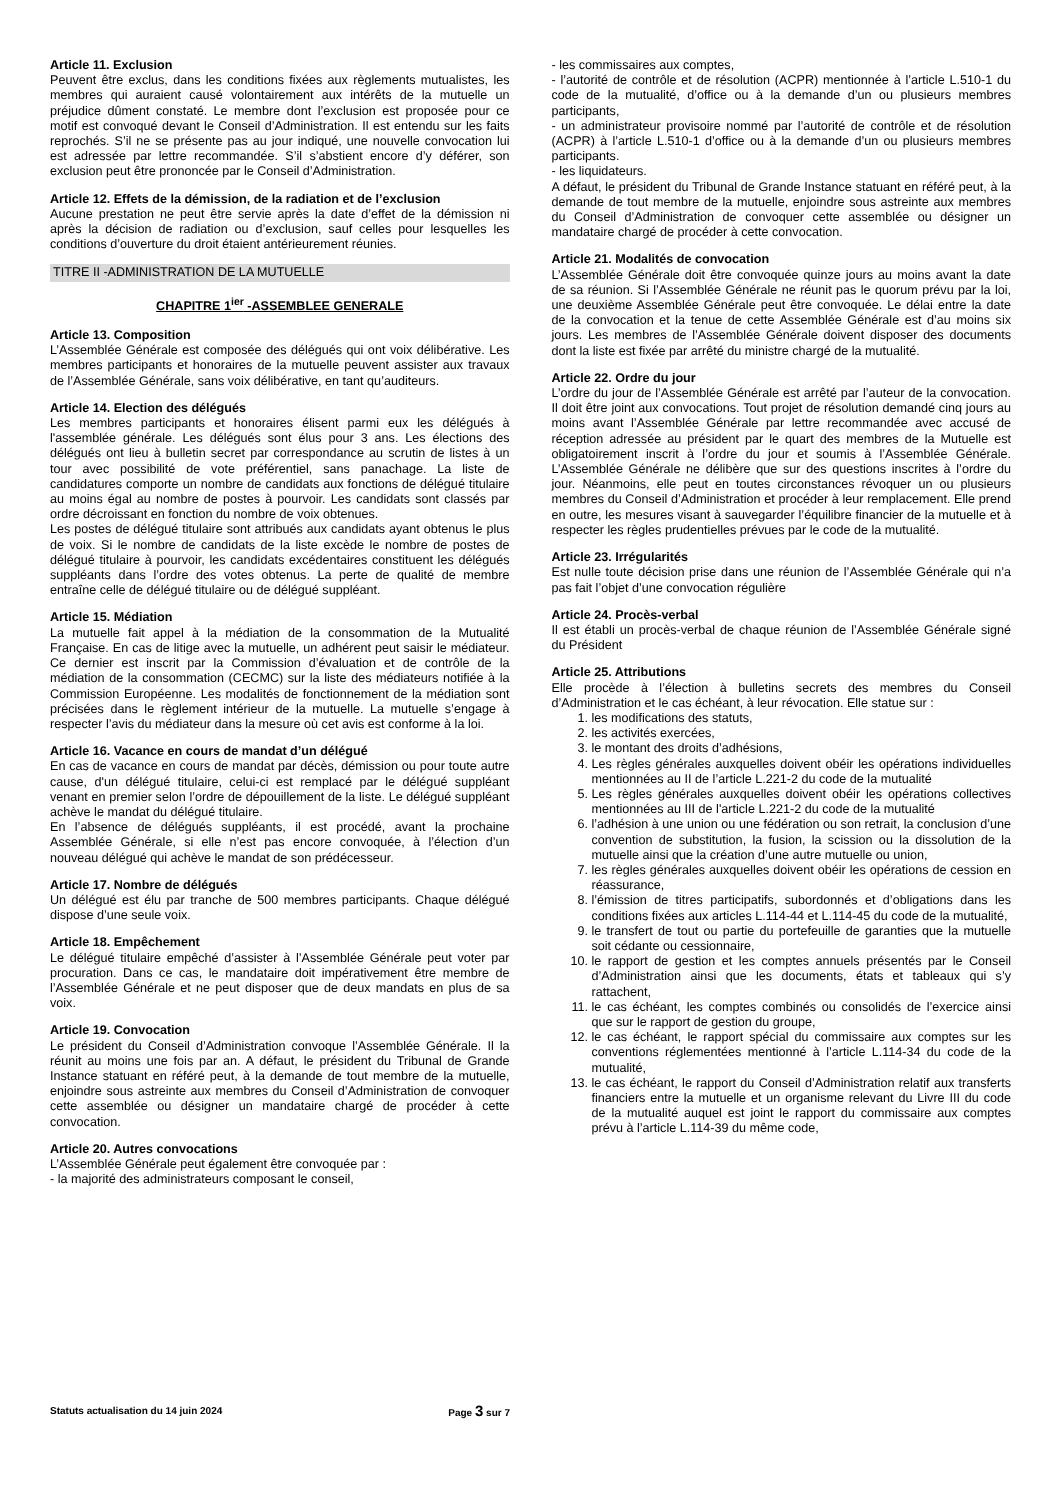Article 11. Exclusion
Peuvent être exclus, dans les conditions fixées aux règlements mutualistes, les membres qui auraient causé volontairement aux intérêts de la mutuelle un préjudice dûment constaté. Le membre dont l’exclusion est proposée pour ce motif est convoqué devant le Conseil d’Administration. Il est entendu sur les faits reprochés. S’il ne se présente pas au jour indiqué, une nouvelle convocation lui est adressée par lettre recommandée. S’il s’abstient encore d’y déférer, son exclusion peut être prononcée par le Conseil d’Administration.
Article 12. Effets de la démission, de la radiation et de l’exclusion
Aucune prestation ne peut être servie après la date d’effet de la démission ni après la décision de radiation ou d’exclusion, sauf celles pour lesquelles les conditions d’ouverture du droit étaient antérieurement réunies.
TITRE II -ADMINISTRATION DE LA MUTUELLE
CHAPITRE 1<sup>ier</sup> -ASSEMBLEE GENERALE
Article 13. Composition
L’Assemblée Générale est composée des délégués qui ont voix délibérative. Les membres participants et honoraires de la mutuelle peuvent assister aux travaux de l’Assemblée Générale, sans voix délibérative, en tant qu’auditeurs.
Article 14. Election des délégués
Les membres participants et honoraires élisent parmi eux les délégués à l'assemblée générale. Les délégués sont élus pour 3 ans. Les élections des délégués ont lieu à bulletin secret par correspondance au scrutin de listes à un tour avec possibilité de vote préférentiel, sans panachage. La liste de candidatures comporte un nombre de candidats aux fonctions de délégué titulaire au moins égal au nombre de postes à pourvoir. Les candidats sont classés par ordre décroissant en fonction du nombre de voix obtenues.
Les postes de délégué titulaire sont attribués aux candidats ayant obtenus le plus de voix. Si le nombre de candidats de la liste excède le nombre de postes de délégué titulaire à pourvoir, les candidats excédentaires constituent les délégués suppléants dans l’ordre des votes obtenus. La perte de qualité de membre entraîne celle de délégué titulaire ou de délégué suppléant.
Article 15. Médiation
La mutuelle fait appel à la médiation de la consommation de la Mutualité Française. En cas de litige avec la mutuelle, un adhérent peut saisir le médiateur. Ce dernier est inscrit par la Commission d’évaluation et de contrôle de la médiation de la consommation (CECMC) sur la liste des médiateurs notifiée à la Commission Européenne. Les modalités de fonctionnement de la médiation sont précisées dans le règlement intérieur de la mutuelle. La mutuelle s’engage à respecter l’avis du médiateur dans la mesure où cet avis est conforme à la loi.
Article 16. Vacance en cours de mandat d’un délégué
En cas de vacance en cours de mandat par décès, démission ou pour toute autre cause, d'un délégué titulaire, celui-ci est remplacé par le délégué suppléant venant en premier selon l’ordre de dépouillement de la liste. Le délégué suppléant achève le mandat du délégué titulaire.
En l’absence de délégués suppléants, il est procédé, avant la prochaine Assemblée Générale, si elle n’est pas encore convoquée, à l’élection d’un nouveau délégué qui achève le mandat de son prédécesseur.
Article 17. Nombre de délégués
Un délégué est élu par tranche de 500 membres participants. Chaque délégué dispose d’une seule voix.
Article 18. Empêchement
Le délégué titulaire empêché d’assister à l’Assemblée Générale peut voter par procuration. Dans ce cas, le mandataire doit impérativement être membre de l’Assemblée Générale et ne peut disposer que de deux mandats en plus de sa voix.
Article 19. Convocation
Le président du Conseil d’Administration convoque l’Assemblée Générale. Il la réunit au moins une fois par an. A défaut, le président du Tribunal de Grande Instance statuant en référé peut, à la demande de tout membre de la mutuelle, enjoindre sous astreinte aux membres du Conseil d’Administration de convoquer cette assemblée ou désigner un mandataire chargé de procéder à cette convocation.
Article 20. Autres convocations
L’Assemblée Générale peut également être convoquée par :
- la majorité des administrateurs composant le conseil,
- les commissaires aux comptes,
- l’autorité de contrôle et de résolution (ACPR) mentionnée à l’article L.510-1 du code de la mutualité, d’office ou à la demande d’un ou plusieurs membres participants,
- un administrateur provisoire nommé par l’autorité de contrôle et de résolution (ACPR) à l’article L.510-1 d’office ou à la demande d’un ou plusieurs membres participants.
- les liquidateurs.
A défaut, le président du Tribunal de Grande Instance statuant en référé peut, à la demande de tout membre de la mutuelle, enjoindre sous astreinte aux membres du Conseil d’Administration de convoquer cette assemblée ou désigner un mandataire chargé de procéder à cette convocation.
Article 21. Modalités de convocation
L’Assemblée Générale doit être convoquée quinze jours au moins avant la date de sa réunion. Si l’Assemblée Générale ne réunit pas le quorum prévu par la loi, une deuxième Assemblée Générale peut être convoquée. Le délai entre la date de la convocation et la tenue de cette Assemblée Générale est d’au moins six jours. Les membres de l’Assemblée Générale doivent disposer des documents dont la liste est fixée par arrêté du ministre chargé de la mutualité.
Article 22. Ordre du jour
L’ordre du jour de l’Assemblée Générale est arrêté par l’auteur de la convocation. Il doit être joint aux convocations. Tout projet de résolution demandé cinq jours au moins avant l’Assemblée Générale par lettre recommandée avec accusé de réception adressée au président par le quart des membres de la Mutuelle est obligatoirement inscrit à l’ordre du jour et soumis à l’Assemblée Générale. L’Assemblée Générale ne délibère que sur des questions inscrites à l’ordre du jour. Néanmoins, elle peut en toutes circonstances révoquer un ou plusieurs membres du Conseil d’Administration et procéder à leur remplacement. Elle prend en outre, les mesures visant à sauvegarder l’équilibre financier de la mutuelle et à respecter les règles prudentielles prévues par le code de la mutualité.
Article 23. Irrégularités
Est nulle toute décision prise dans une réunion de l’Assemblée Générale qui n’a pas fait l’objet d’une convocation régulière
Article 24. Procès-verbal
Il est établi un procès-verbal de chaque réunion de l’Assemblée Générale signé du Président
Article 25. Attributions
Elle procède à l’élection à bulletins secrets des membres du Conseil d’Administration et le cas échéant, à leur révocation. Elle statue sur :
1. les modifications des statuts,
2. les activités exercées,
3. le montant des droits d’adhésions,
4. Les règles générales auxquelles doivent obéir les opérations individuelles mentionnées au II de l’article L.221-2 du code de la mutualité
5. Les règles générales auxquelles doivent obéir les opérations collectives mentionnées au III de l'article L.221-2 du code de la mutualité
6. l’adhésion à une union ou une fédération ou son retrait, la conclusion d’une convention de substitution, la fusion, la scission ou la dissolution de la mutuelle ainsi que la création d’une autre mutuelle ou union,
7. les règles générales auxquelles doivent obéir les opérations de cession en réassurance,
8. l’émission de titres participatifs, subordonnés et d’obligations dans les conditions fixées aux articles L.114-44 et L.114-45 du code de la mutualité,
9. le transfert de tout ou partie du portefeuille de garanties que la mutuelle soit cédante ou cessionnaire,
10. le rapport de gestion et les comptes annuels présentés par le Conseil d’Administration ainsi que les documents, états et tableaux qui s’y rattachent,
11. le cas échéant, les comptes combinés ou consolidés de l’exercice ainsi que sur le rapport de gestion du groupe,
12. le cas échéant, le rapport spécial du commissaire aux comptes sur les conventions réglementées mentionné à l’article L.114-34 du code de la mutualité,
13. le cas échéant, le rapport du Conseil d’Administration relatif aux transferts financiers entre la mutuelle et un organisme relevant du Livre III du code de la mutualité auquel est joint le rapport du commissaire aux comptes prévu à l’article L.114-39 du même code,
Statuts actualisation du 14 juin 2024 Page 3 sur 7